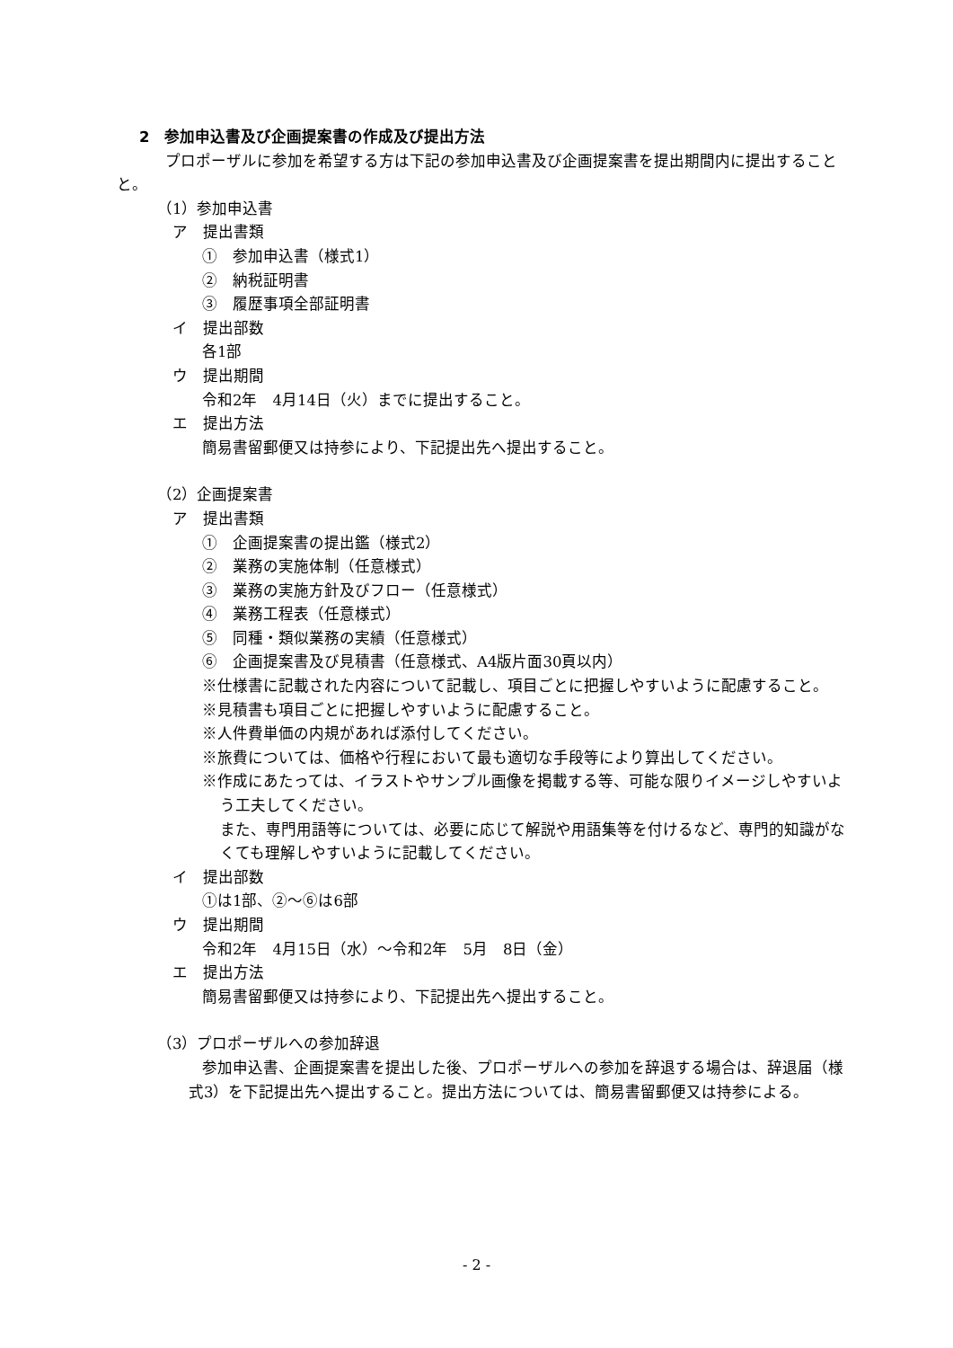2　参加申込書及び企画提案書の作成及び提出方法
　　プロポーザルに参加を希望する方は下記の参加申込書及び企画提案書を提出期間内に提出することと。
（1）参加申込書
　ア　提出書類
①　参加申込書（様式1）
②　納税証明書
③　履歴事項全部証明書
　イ　提出部数
各1部
　ウ　提出期間
令和2年　4月14日（火）までに提出すること。
　エ　提出方法
簡易書留郵便又は持参により、下記提出先へ提出すること。
（2）企画提案書
　ア　提出書類
①　企画提案書の提出鑑（様式2）
②　業務の実施体制（任意様式）
③　業務の実施方針及びフロー（任意様式）
④　業務工程表（任意様式）
⑤　同種・類似業務の実績（任意様式）
⑥　企画提案書及び見積書（任意様式、A4版片面30頁以内）
※仕様書に記載された内容について記載し、項目ごとに把握しやすいように配慮すること。
※見積書も項目ごとに把握しやすいように配慮すること。
※人件費単価の内規があれば添付してください。
※旅費については、価格や行程において最も適切な手段等により算出してください。
※作成にあたっては、イラストやサンプル画像を掲載する等、可能な限りイメージしやすいよう工夫してください。
また、専門用語等については、必要に応じて解説や用語集等を付けるなど、専門的知識がなくても理解しやすいように記載してください。
　イ　提出部数
①は1部、②～⑥は6部
　ウ　提出期間
令和2年　4月15日（水）～令和2年　5月　8日（金）
　エ　提出方法
簡易書留郵便又は持参により、下記提出先へ提出すること。
（3）プロポーザルへの参加辞退
参加申込書、企画提案書を提出した後、プロポーザルへの参加を辞退する場合は、辞退届（様式3）を下記提出先へ提出すること。提出方法については、簡易書留郵便又は持参による。
- 2 -